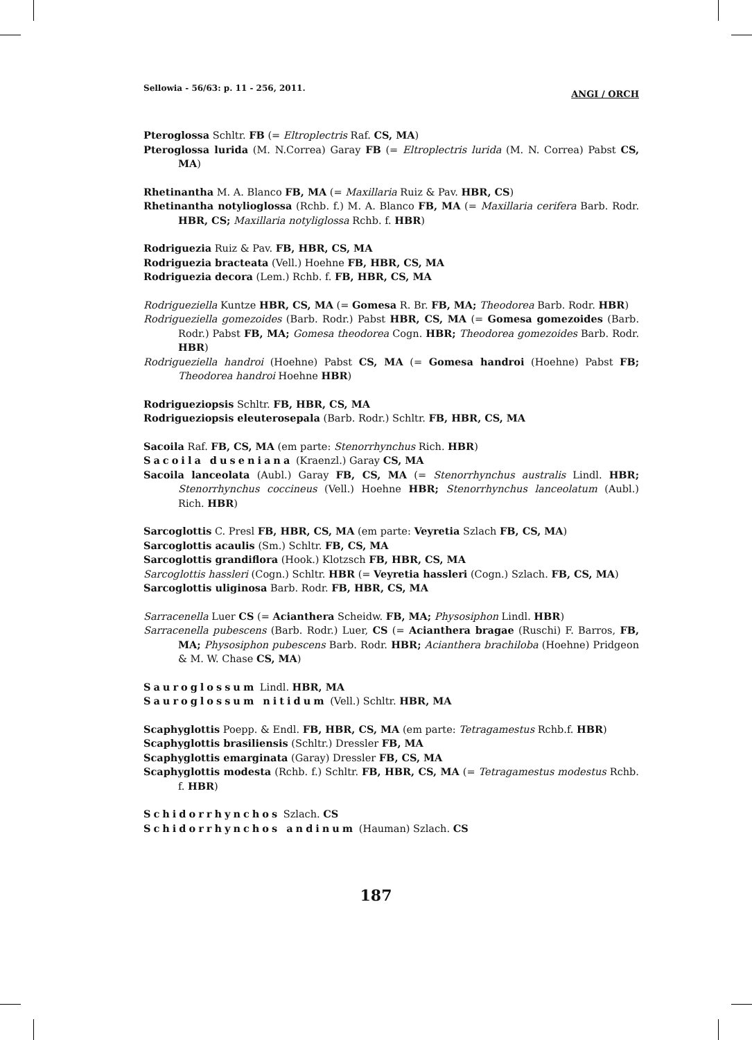Sellowia - 56/63: p. 11 - 256, 2011. ANGI / ORCH
Pteroglossa Schltr. FB (= Eltroplectris Raf. CS, MA)
Pteroglossa lurida (M. N.Correa) Garay FB (= Eltroplectris lurida (M. N. Correa) Pabst CS, MA)
Rhetinantha M. A. Blanco FB, MA (= Maxillaria Ruiz & Pav. HBR, CS)
Rhetinantha notylioglossa (Rchb. f.) M. A. Blanco FB, MA (= Maxillaria cerifera Barb. Rodr. HBR, CS; Maxillaria notyliglossa Rchb. f. HBR)
Rodriguezia Ruiz & Pav. FB, HBR, CS, MA
Rodriguezia bracteata (Vell.) Hoehne FB, HBR, CS, MA
Rodriguezia decora (Lem.) Rchb. f. FB, HBR, CS, MA
Rodrigueziella Kuntze HBR, CS, MA (= Gomesa R. Br. FB, MA; Theodorea Barb. Rodr. HBR)
Rodrigueziella gomezoides (Barb. Rodr.) Pabst HBR, CS, MA (= Gomesa gomezoides (Barb. Rodr.) Pabst FB, MA; Gomesa theodorea Cogn. HBR; Theodorea gomezoides Barb. Rodr. HBR)
Rodrigueziella handroi (Hoehne) Pabst CS, MA (= Gomesa handroi (Hoehne) Pabst FB; Theodorea handroi Hoehne HBR)
Rodrigueziopsis Schltr. FB, HBR, CS, MA
Rodrigueziopsis eleuterosepala (Barb. Rodr.) Schltr. FB, HBR, CS, MA
Sacoila Raf. FB, CS, MA (em parte: Stenorrhynchus Rich. HBR)
Sacoila duseniana (Kraenzl.) Garay CS, MA
Sacoila lanceolata (Aubl.) Garay FB, CS, MA (= Stenorrhynchus australis Lindl. HBR; Stenorrhynchus coccineus (Vell.) Hoehne HBR; Stenorrhynchus lanceolatum (Aubl.) Rich. HBR)
Sarcoglottis C. Presl FB, HBR, CS, MA (em parte: Veyretia Szlach FB, CS, MA)
Sarcoglottis acaulis (Sm.) Schltr. FB, CS, MA
Sarcoglottis grandiflora (Hook.) Klotzsch FB, HBR, CS, MA
Sarcoglottis hassleri (Cogn.) Schltr. HBR (= Veyretia hassleri (Cogn.) Szlach. FB, CS, MA)
Sarcoglottis uliginosa Barb. Rodr. FB, HBR, CS, MA
Sarracenella Luer CS (= Acianthera Scheidw. FB, MA; Physosiphon Lindl. HBR)
Sarracenella pubescens (Barb. Rodr.) Luer, CS (= Acianthera bragae (Ruschi) F. Barros, FB, MA; Physosiphon pubescens Barb. Rodr. HBR; Acianthera brachiloba (Hoehne) Pridgeon & M. W. Chase CS, MA)
Sauroglossum Lindl. HBR, MA
Sauroglossum nitidum (Vell.) Schltr. HBR, MA
Scaphyglottis Poepp. & Endl. FB, HBR, CS, MA (em parte: Tetragamestus Rchb.f. HBR)
Scaphyglottis brasiliensis (Schltr.) Dressler FB, MA
Scaphyglottis emarginata (Garay) Dressler FB, CS, MA
Scaphyglottis modesta (Rchb. f.) Schltr. FB, HBR, CS, MA (= Tetragamestus modestus Rchb. f. HBR)
Schidorrhynchos Szlach. CS
Schidorrhynchos andinum (Hauman) Szlach. CS
187